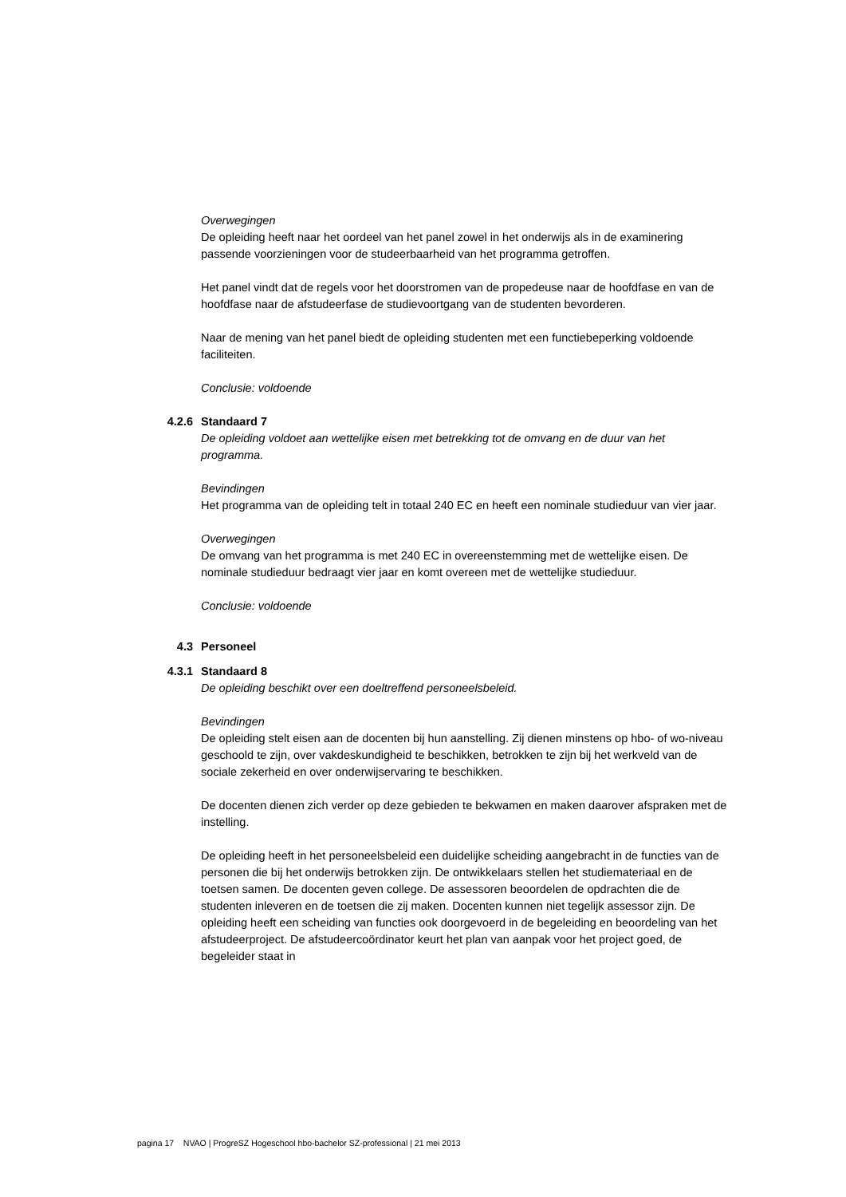Overwegingen
De opleiding heeft naar het oordeel van het panel zowel in het onderwijs als in de examinering passende voorzieningen voor de studeerbaarheid van het programma getroffen.
Het panel vindt dat de regels voor het doorstromen van de propedeuse naar de hoofdfase en van de hoofdfase naar de afstudeerfase de studievoortgang van de studenten bevorderen.
Naar de mening van het panel biedt de opleiding studenten met een functiebeperking voldoende faciliteiten.
Conclusie: voldoende
4.2.6 Standaard 7
De opleiding voldoet aan wettelijke eisen met betrekking tot de omvang en de duur van het programma.
Bevindingen
Het programma van de opleiding telt in totaal 240 EC en heeft een nominale studieduur van vier jaar.
Overwegingen
De omvang van het programma is met 240 EC in overeenstemming met de wettelijke eisen. De nominale studieduur bedraagt vier jaar en komt overeen met de wettelijke studieduur.
Conclusie: voldoende
4.3 Personeel
4.3.1 Standaard 8
De opleiding beschikt over een doeltreffend personeelsbeleid.
Bevindingen
De opleiding stelt eisen aan de docenten bij hun aanstelling. Zij dienen minstens op hbo- of wo-niveau geschoold te zijn, over vakdeskundigheid te beschikken, betrokken te zijn bij het werkveld van de sociale zekerheid en over onderwijservaring te beschikken.
De docenten dienen zich verder op deze gebieden te bekwamen en maken daarover afspraken met de instelling.
De opleiding heeft in het personeelsbeleid een duidelijke scheiding aangebracht in de functies van de personen die bij het onderwijs betrokken zijn. De ontwikkelaars stellen het studiemateriaal en de toetsen samen. De docenten geven college. De assessoren beoordelen de opdrachten die de studenten inleveren en de toetsen die zij maken. Docenten kunnen niet tegelijk assessor zijn. De opleiding heeft een scheiding van functies ook doorgevoerd in de begeleiding en beoordeling van het afstudeerproject. De afstudeercoördinator keurt het plan van aanpak voor het project goed, de begeleider staat in
pagina 17 NVAO | ProgreSZ Hogeschool hbo-bachelor SZ-professional | 21 mei 2013